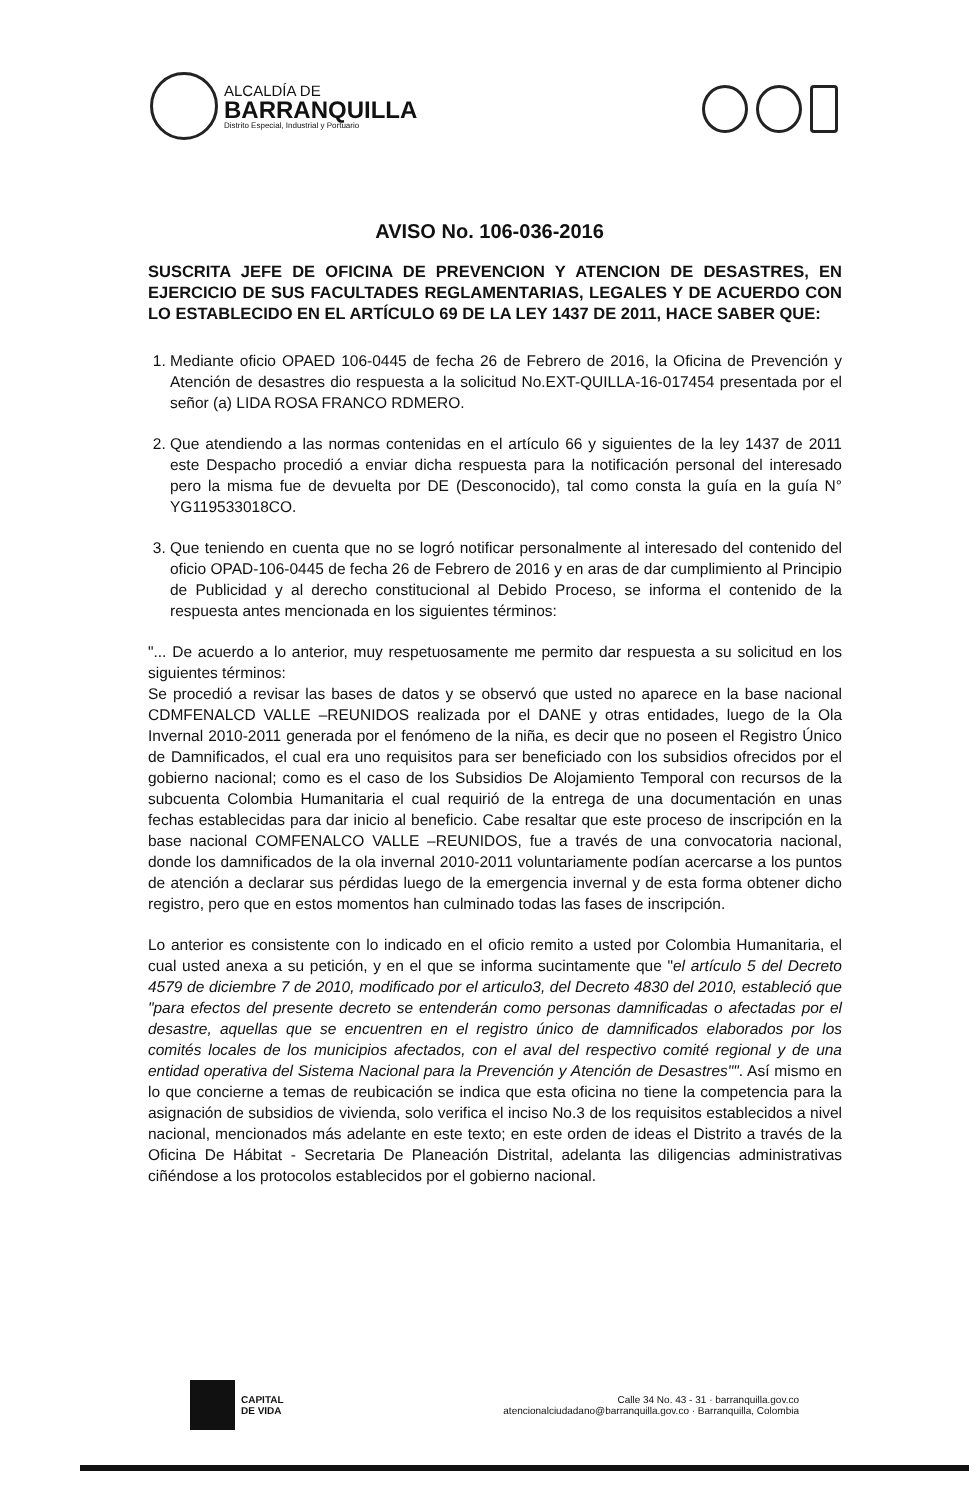ALCALDÍA DE
BARRANQUILLA
Distrito Especial, Industrial y Portuario
AVISO No. 106-036-2016
SUSCRITA JEFE DE OFICINA DE PREVENCION Y ATENCION DE DESASTRES, EN EJERCICIO DE SUS FACULTADES REGLAMENTARIAS, LEGALES Y DE ACUERDO CON LO ESTABLECIDO EN EL ARTÍCULO 69 DE LA LEY 1437 DE 2011, HACE SABER QUE:
1. Mediante oficio OPAED 106-0445 de fecha 26 de Febrero de 2016, la Oficina de Prevención y Atención de desastres dio respuesta a la solicitud No.EXT-QUILLA-16-017454 presentada por el señor (a) LIDA ROSA FRANCO RDMERO.
2. Que atendiendo a las normas contenidas en el artículo 66 y siguientes de la ley 1437 de 2011 este Despacho procedió a enviar dicha respuesta para la notificación personal del interesado pero la misma fue de devuelta por DE (Desconocido), tal como consta la guía en la guía N° YG119533018CO.
3. Que teniendo en cuenta que no se logró notificar personalmente al interesado del contenido del oficio OPAD-106-0445 de fecha 26 de Febrero de 2016 y en aras de dar cumplimiento al Principio de Publicidad y al derecho constitucional al Debido Proceso, se informa el contenido de la respuesta antes mencionada en los siguientes términos:
"... De acuerdo a lo anterior, muy respetuosamente me permito dar respuesta a su solicitud en los siguientes términos:
Se procedió a revisar las bases de datos y se observó que usted no aparece en la base nacional CDMFENALCD VALLE –REUNIDOS realizada por el DANE y otras entidades, luego de la Ola Invernal 2010-2011 generada por el fenómeno de la niña, es decir que no poseen el Registro Único de Damnificados, el cual era uno requisitos para ser beneficiado con los subsidios ofrecidos por el gobierno nacional; como es el caso de los Subsidios De Alojamiento Temporal con recursos de la subcuenta Colombia Humanitaria el cual requirió de la entrega de una documentación en unas fechas establecidas para dar inicio al beneficio. Cabe resaltar que este proceso de inscripción en la base nacional COMFENALCO VALLE –REUNIDOS, fue a través de una convocatoria nacional, donde los damnificados de la ola invernal 2010-2011 voluntariamente podían acercarse a los puntos de atención a declarar sus pérdidas luego de la emergencia invernal y de esta forma obtener dicho registro, pero que en estos momentos han culminado todas las fases de inscripción.
Lo anterior es consistente con lo indicado en el oficio remito a usted por Colombia Humanitaria, el cual usted anexa a su petición, y en el que se informa sucintamente que "el artículo 5 del Decreto 4579 de diciembre 7 de 2010, modificado por el articulo3, del Decreto 4830 del 2010, estableció que "para efectos del presente decreto se entenderán como personas damnificadas o afectadas por el desastre, aquellas que se encuentren en el registro único de damnificados elaborados por los comités locales de los municipios afectados, con el aval del respectivo comité regional y de una entidad operativa del Sistema Nacional para la Prevención y Atención de Desastres"". Así mismo en lo que concierne a temas de reubicación se indica que esta oficina no tiene la competencia para la asignación de subsidios de vivienda, solo verifica el inciso No.3 de los requisitos establecidos a nivel nacional, mencionados más adelante en este texto; en este orden de ideas el Distrito a través de la Oficina De Hábitat - Secretaria De Planeación Distrital, adelanta las diligencias administrativas ciñéndose a los protocolos establecidos por el gobierno nacional.
CAPITAL
DE VIDA
Calle 34 No. 43 - 31 · barranquilla.gov.co
atencionalciudadano@barranquilla.gov.co · Barranquilla, Colombia